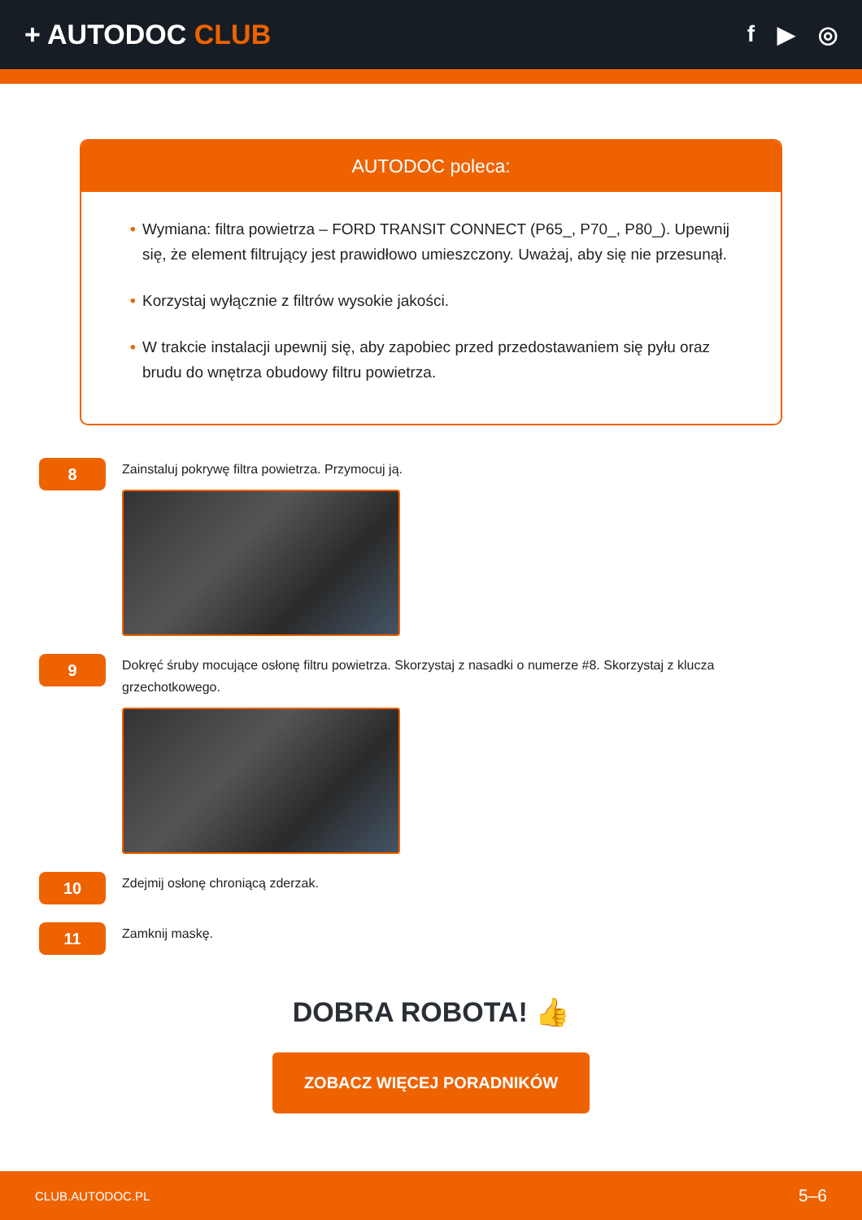+ AUTODOC CLUB
f ▶ ◎
AUTODOC poleca:
• Wymiana: filtra powietrza – FORD TRANSIT CONNECT (P65_, P70_, P80_). Upewnij się, że element filtrujący jest prawidłowo umieszczony. Uważaj, aby się nie przesunął.
• Korzystaj wyłącznie z filtrów wysokie jakości.
• W trakcie instalacji upewnij się, aby zapobiec przed przedostawaniem się pyłu oraz brudu do wnętrza obudowy filtru powietrza.
8
Zainstaluj pokrywę filtra powietrza. Przymocuj ją.
9
Dokręć śruby mocujące osłonę filtru powietrza. Skorzystaj z nasadki o numerze #8. Skorzystaj z klucza grzechotkowego.
10
Zdejmij osłonę chroniącą zderzak.
11
Zamknij maskę.
DOBRA ROBOTA! 👍
ZOBACZ WIĘCEJ PORADNIKÓW
CLUB.AUTODOC.PL 5–6